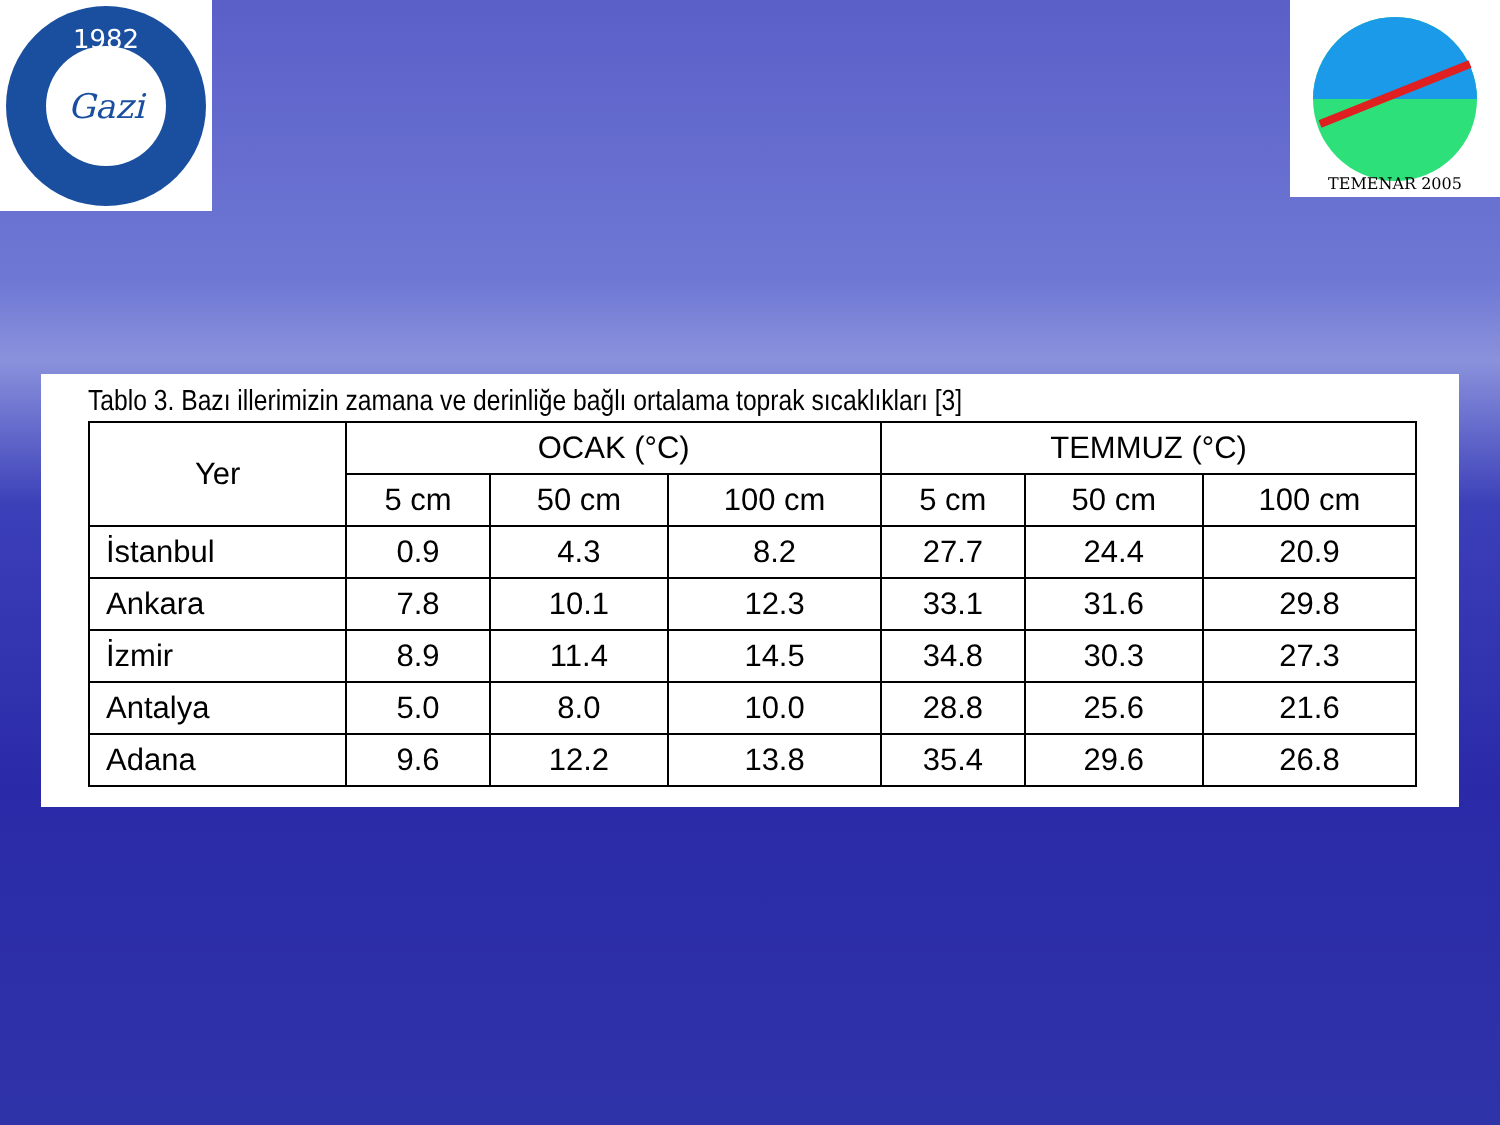1982
Gazi
TEMENAR 2005
Tablo 3. Bazı illerimizin zamana ve derinliğe bağlı ortalama toprak sıcaklıkları [3]
| Yer | OCAK (°C) | | | TEMMUZ (°C) | | |
| --- | --- | --- | --- | --- | --- | --- |
| | 5 cm | 50 cm | 100 cm | 5 cm | 50 cm | 100 cm |
| İstanbul | 0.9 | 4.3 | 8.2 | 27.7 | 24.4 | 20.9 |
| Ankara | 7.8 | 10.1 | 12.3 | 33.1 | 31.6 | 29.8 |
| İzmir | 8.9 | 11.4 | 14.5 | 34.8 | 30.3 | 27.3 |
| Antalya | 5.0 | 8.0 | 10.0 | 28.8 | 25.6 | 21.6 |
| Adana | 9.6 | 12.2 | 13.8 | 35.4 | 29.6 | 26.8 |